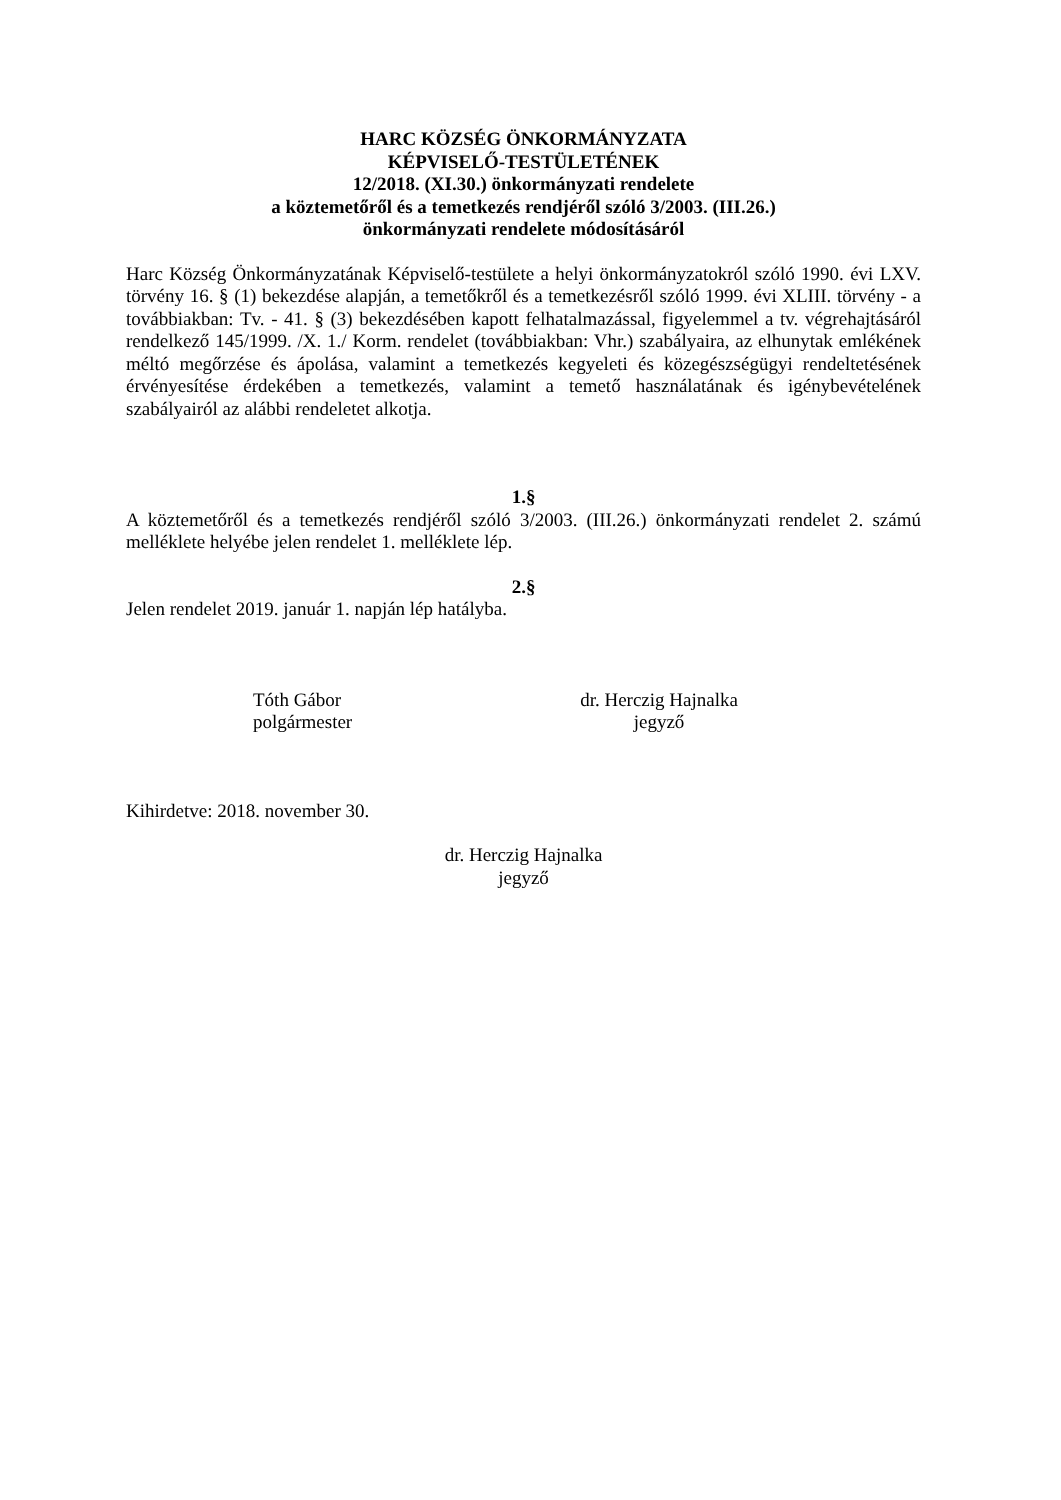HARC KÖZSÉG ÖNKORMÁNYZATA
KÉPVISELŐ-TESTÜLETÉNEK
12/2018. (XI.30.) önkormányzati rendelete
a köztemetőről és a temetkezés rendjéről szóló 3/2003. (III.26.)
önkormányzati rendelete módosításáról
Harc Község Önkormányzatának Képviselő-testülete a helyi önkormányzatokról szóló 1990. évi LXV. törvény 16. § (1) bekezdése alapján, a temetőkről és a temetkezésről szóló 1999. évi XLIII. törvény - a továbbiakban: Tv. - 41. § (3) bekezdésében kapott felhatalmazással, figyelemmel a tv. végrehajtásáról rendelkező 145/1999. /X. 1./ Korm. rendelet (továbbiakban: Vhr.) szabályaira, az elhunytak emlékének méltó megőrzése és ápolása, valamint a temetkezés kegyeleti és közegészségügyi rendeltetésének érvényesítése érdekében a temetkezés, valamint a temető használatának és igénybevételének szabályairól az alábbi rendeletet alkotja.
1.§
A köztemetőről és a temetkezés rendjéről szóló 3/2003. (III.26.) önkormányzati rendelet 2. számú melléklete helyébe jelen rendelet 1. melléklete lép.
2.§
Jelen rendelet 2019. január 1. napján lép hatályba.
Tóth Gábor
polgármester
dr. Herczig Hajnalka
jegyző
Kihirdetve: 2018. november 30.
dr. Herczig Hajnalka
jegyző